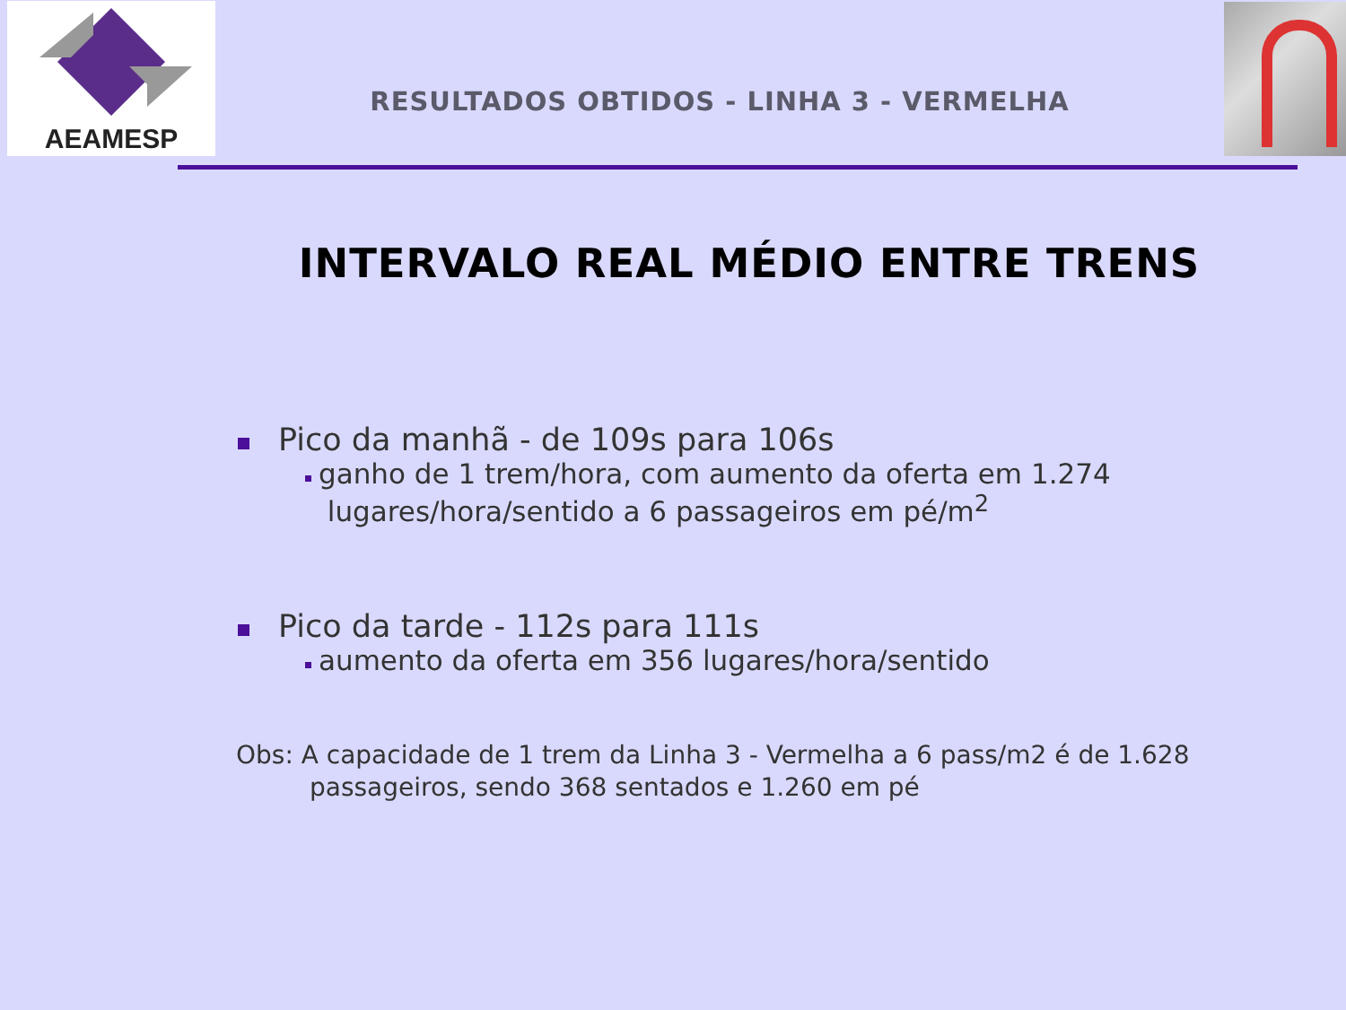AEAMESP
RESULTADOS OBTIDOS - LINHA 3 - VERMELHA
INTERVALO REAL MÉDIO ENTRE TRENS
Pico da manhã - de 109s para 106s
ganho de 1 trem/hora, com aumento da oferta em 1.274
lugares/hora/sentido a 6 passageiros em pé/m<sup>2</sup>
Pico da tarde - 112s para 111s
aumento da oferta em 356 lugares/hora/sentido
Obs: A capacidade de 1 trem da Linha 3 - Vermelha a 6 pass/m2 é de 1.628 passageiros, sendo 368 sentados e 1.260 em pé